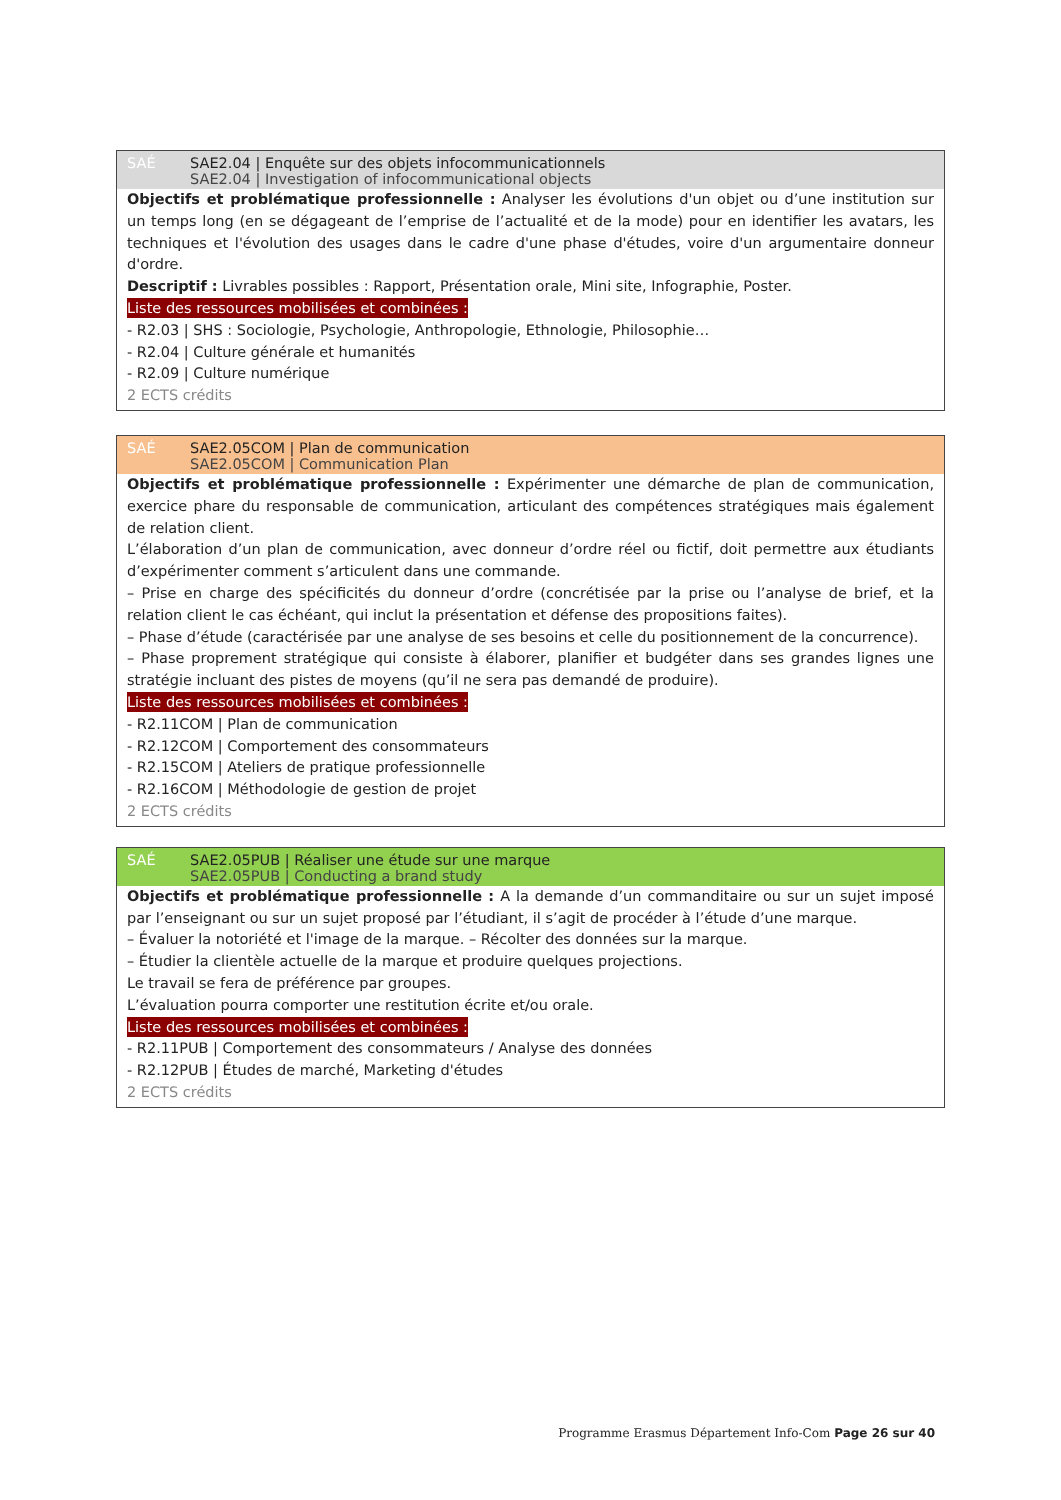SAÉ SAE2.04 | Enquête sur des objets infocommunicationnels
SAE2.04 | Investigation of infocommunicational objects
Objectifs et problématique professionnelle : Analyser les évolutions d'un objet ou d’une institution sur un temps long (en se dégageant de l’emprise de l’actualité et de la mode) pour en identifier les avatars, les techniques et l'évolution des usages dans le cadre d'une phase d'études, voire d'un argumentaire donneur d'ordre.
Descriptif : Livrables possibles : Rapport, Présentation orale, Mini site, Infographie, Poster.
Liste des ressources mobilisées et combinées :
- R2.03 | SHS : Sociologie, Psychologie, Anthropologie, Ethnologie, Philosophie…
- R2.04 | Culture générale et humanités
- R2.09 | Culture numérique
2 ECTS crédits
SAÉ SAE2.05COM | Plan de communication
SAE2.05COM | Communication Plan
Objectifs et problématique professionnelle : Expérimenter une démarche de plan de communication, exercice phare du responsable de communication, articulant des compétences stratégiques mais également de relation client.
L’élaboration d’un plan de communication, avec donneur d’ordre réel ou fictif, doit permettre aux étudiants d’expérimenter comment s’articulent dans une commande.
– Prise en charge des spécificités du donneur d’ordre (concrétisée par la prise ou l’analyse de brief, et la relation client le cas échéant, qui inclut la présentation et défense des propositions faites).
– Phase d’étude (caractérisée par une analyse de ses besoins et celle du positionnement de la concurrence).
– Phase proprement stratégique qui consiste à élaborer, planifier et budgéter dans ses grandes lignes une stratégie incluant des pistes de moyens (qu’il ne sera pas demandé de produire).
Liste des ressources mobilisées et combinées :
- R2.11COM | Plan de communication
- R2.12COM | Comportement des consommateurs
- R2.15COM | Ateliers de pratique professionnelle
- R2.16COM | Méthodologie de gestion de projet
2 ECTS crédits
SAÉ SAE2.05PUB | Réaliser une étude sur une marque
SAE2.05PUB | Conducting a brand study
Objectifs et problématique professionnelle : A la demande d’un commanditaire ou sur un sujet imposé par l’enseignant ou sur un sujet proposé par l’étudiant, il s’agit de procéder à l’étude d’une marque.
– Évaluer la notoriété et l'image de la marque. – Récolter des données sur la marque.
– Étudier la clientèle actuelle de la marque et produire quelques projections.
Le travail se fera de préférence par groupes.
L’évaluation pourra comporter une restitution écrite et/ou orale.
Liste des ressources mobilisées et combinées :
- R2.11PUB | Comportement des consommateurs / Analyse des données
- R2.12PUB | Études de marché, Marketing d'études
2 ECTS crédits
Programme Erasmus Département Info-Com Page 26 sur 40